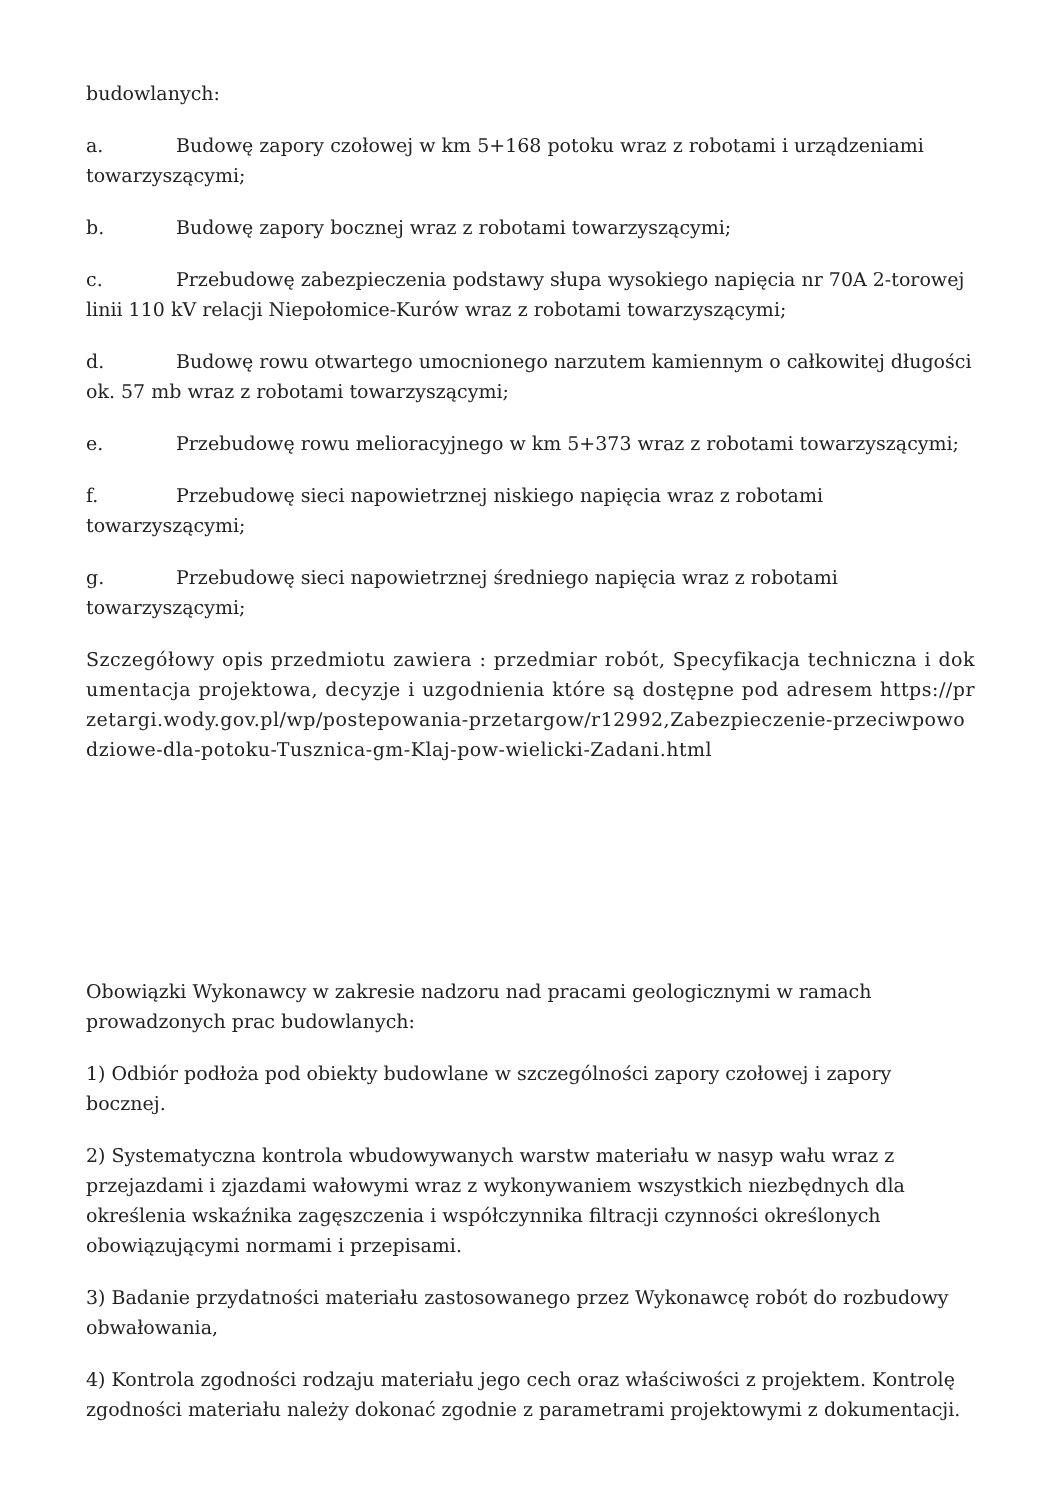budowlanych:
a. Budowę zapory czołowej w km 5+168 potoku wraz z robotami i urządzeniami towarzyszącymi;
b. Budowę zapory bocznej wraz z robotami towarzyszącymi;
c. Przebudowę zabezpieczenia podstawy słupa wysokiego napięcia nr 70A 2-torowej linii 110 kV relacji Niepołomice-Kurów wraz z robotami towarzyszącymi;
d. Budowę rowu otwartego umocnionego narzutem kamiennym o całkowitej długości ok. 57 mb wraz z robotami towarzyszącymi;
e. Przebudowę rowu melioracyjnego w km 5+373 wraz z robotami towarzyszącymi;
f. Przebudowę sieci napowietrznej niskiego napięcia wraz z robotami towarzyszącymi;
g. Przebudowę sieci napowietrznej średniego napięcia wraz z robotami towarzyszącymi;
Szczegółowy opis przedmiotu zawiera : przedmiar robót, Specyfikacja techniczna i dokumentacja projektowa, decyzje i uzgodnienia które są dostępne pod adresem https://przetargi.wody.gov.pl/wp/postepowania-przetargow/r12992,Zabezpieczenie-przeciwpowodziowe-dla-potoku-Tusznica-gm-Klaj-pow-wielicki-Zadani.html
Obowiązki Wykonawcy w zakresie nadzoru nad pracami geologicznymi w ramach prowadzonych prac budowlanych:
1) Odbiór podłoża pod obiekty budowlane w szczególności zapory czołowej i zapory bocznej.
2) Systematyczna kontrola wbudowywanych warstw materiału w nasyp wału wraz z przejazdami i zjazdami wałowymi wraz z wykonywaniem wszystkich niezbędnych dla określenia wskaźnika zagęszczenia i współczynnika filtracji czynności określonych obowiązującymi normami i przepisami.
3) Badanie przydatności materiału zastosowanego przez Wykonawcę robót do rozbudowy obwałowania,
4) Kontrola zgodności rodzaju materiału jego cech oraz właściwości z projektem. Kontrolę zgodności materiału należy dokonać zgodnie z parametrami projektowymi z dokumentacji.